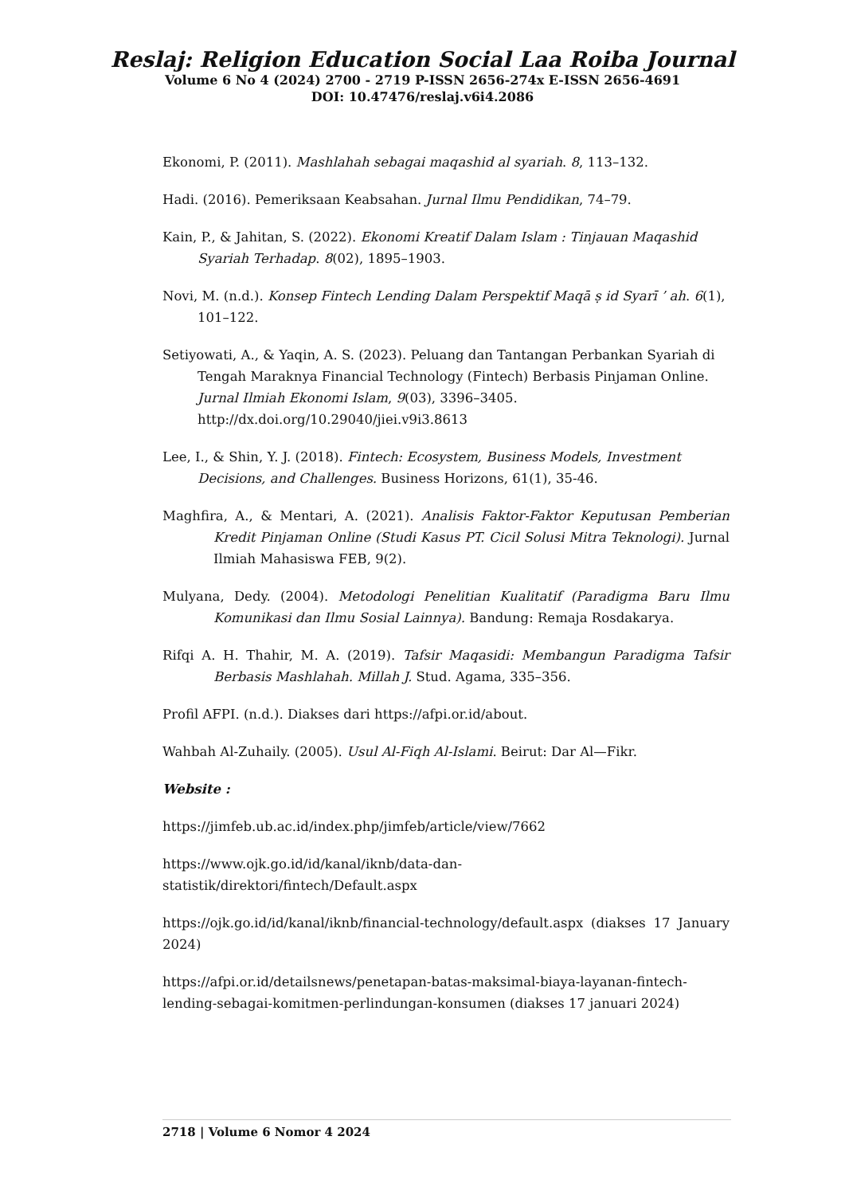Reslaj: Religion Education Social Laa Roiba Journal
Volume 6 No 4 (2024) 2700 - 2719 P-ISSN 2656-274x E-ISSN 2656-4691
DOI: 10.47476/reslaj.v6i4.2086
Ekonomi, P. (2011). Mashlahah sebagai maqashid al syariah. 8, 113–132.
Hadi. (2016). Pemeriksaan Keabsahan. Jurnal Ilmu Pendidikan, 74–79.
Kain, P., & Jahitan, S. (2022). Ekonomi Kreatif Dalam Islam : Tinjauan Maqashid Syariah Terhadap. 8(02), 1895–1903.
Novi, M. (n.d.). Konsep Fintech Lending Dalam Perspektif Maqā ṣ id Syarī ’ ah. 6(1), 101–122.
Setiyowati, A., & Yaqin, A. S. (2023). Peluang dan Tantangan Perbankan Syariah di Tengah Maraknya Financial Technology (Fintech) Berbasis Pinjaman Online. Jurnal Ilmiah Ekonomi Islam, 9(03), 3396–3405. http://dx.doi.org/10.29040/jiei.v9i3.8613
Lee, I., & Shin, Y. J. (2018). Fintech: Ecosystem, Business Models, Investment Decisions, and Challenges. Business Horizons, 61(1), 35-46.
Maghfira, A., & Mentari, A. (2021). Analisis Faktor-Faktor Keputusan Pemberian Kredit Pinjaman Online (Studi Kasus PT. Cicil Solusi Mitra Teknologi). Jurnal Ilmiah Mahasiswa FEB, 9(2).
Mulyana, Dedy. (2004). Metodologi Penelitian Kualitatif (Paradigma Baru Ilmu Komunikasi dan Ilmu Sosial Lainnya). Bandung: Remaja Rosdakarya.
Rifqi A. H. Thahir, M. A. (2019). Tafsir Maqasidi: Membangun Paradigma Tafsir Berbasis Mashlahah. Millah J. Stud. Agama, 335–356.
Profil AFPI. (n.d.). Diakses dari https://afpi.or.id/about.
Wahbah Al-Zuhaily. (2005). Usul Al-Fiqh Al-Islami. Beirut: Dar Al—Fikr.
Website :
https://jimfeb.ub.ac.id/index.php/jimfeb/article/view/7662
https://www.ojk.go.id/id/kanal/iknb/data-dan-
statistik/direktori/fintech/Default.aspx
https://ojk.go.id/id/kanal/iknb/financial-technology/default.aspx (diakses 17 January 2024)
https://afpi.or.id/detailsnews/penetapan-batas-maksimal-biaya-layanan-fintech-lending-sebagai-komitmen-perlindungan-konsumen (diakses 17 januari 2024)
2718 | Volume 6 Nomor 4 2024